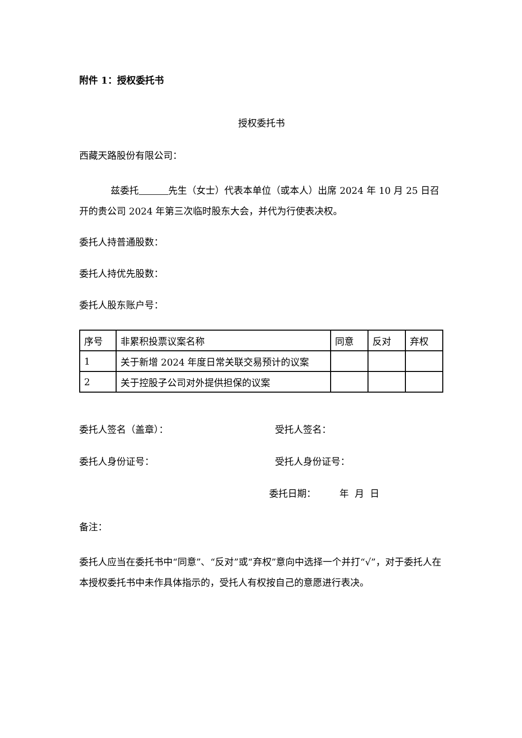附件 1：授权委托书
授权委托书
西藏天路股份有限公司：
兹委托 先生（女士）代表本单位（或本人）出席 2024 年 10 月 25 日召开的贵公司 2024 年第三次临时股东大会，并代为行使表决权。
委托人持普通股数：
委托人持优先股数：
委托人股东账户号：
| 序号 | 非累积投票议案名称 | 同意 | 反对 | 弃权 |
| 1 | 关于新增 2024 年度日常关联交易预计的议案 | | | |
| 2 | 关于控股子公司对外提供担保的议案 | | | |
委托人签名（盖章）： 受托人签名：
委托人身份证号： 受托人身份证号：
委托日期： 年 月 日
备注：
委托人应当在委托书中“同意”、“反对”或“弃权”意向中选择一个并打“√”，对于委托人在本授权委托书中未作具体指示的，受托人有权按自己的意愿进行表决。